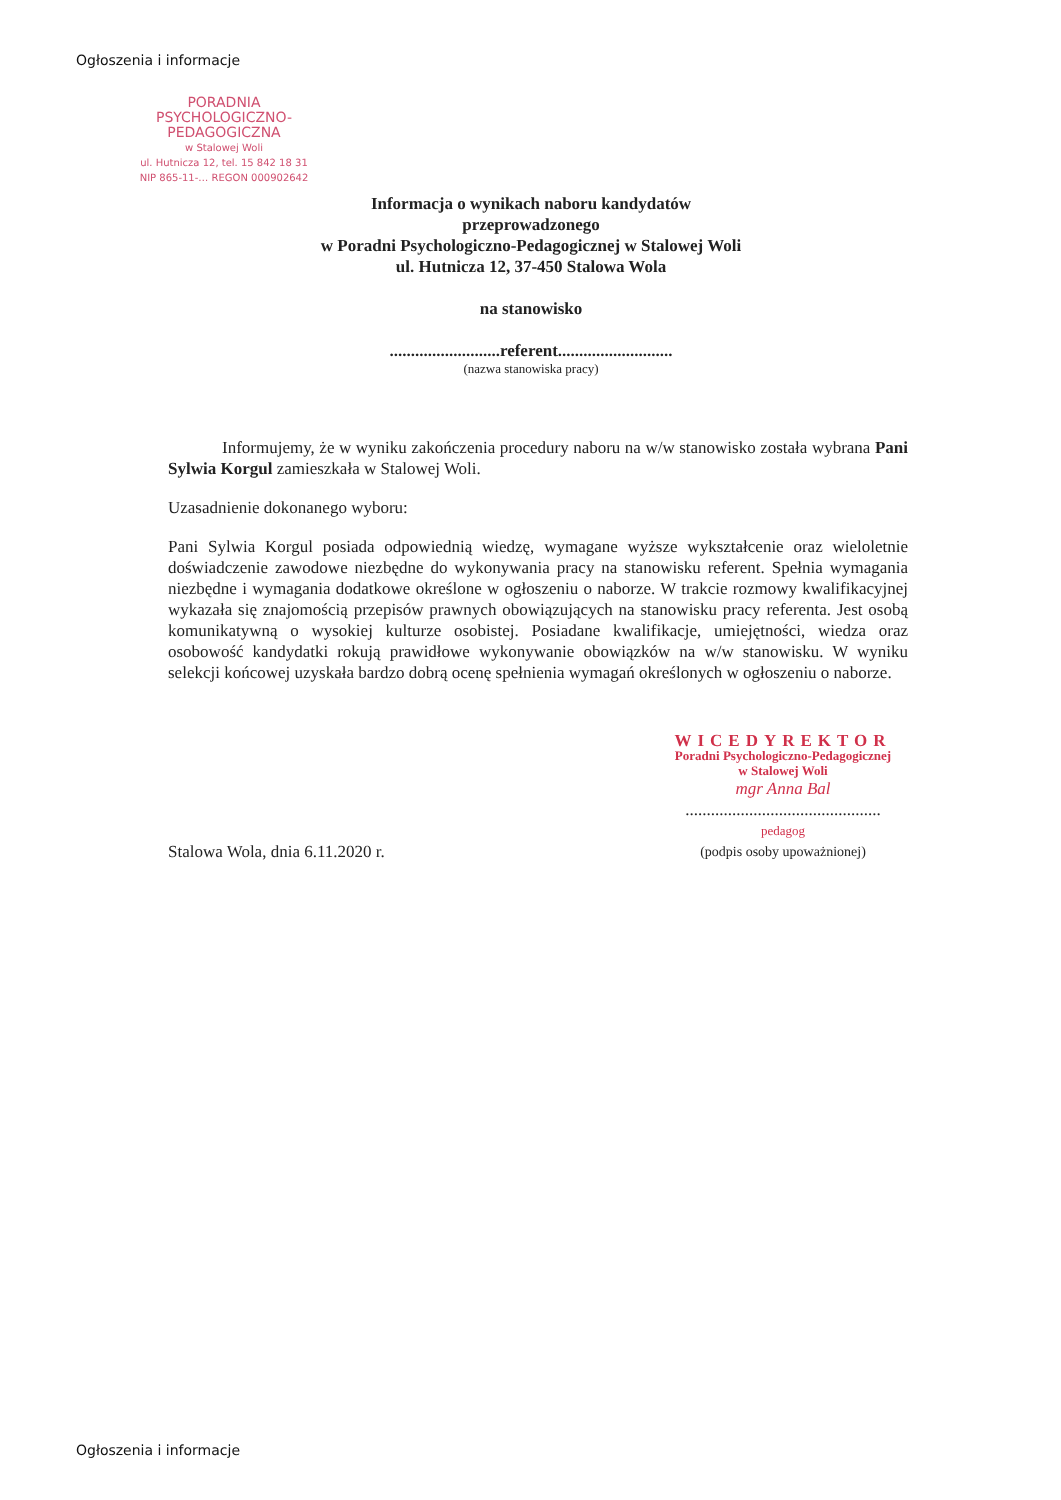Ogłoszenia i informacje
PORADNIA
PSYCHOLOGICZNO-PEDAGOGICZNA
w Stalowej Woli
ul. Hutnicza 12, tel. 15 842 18 31
NIP 865-11-… REGON 000902642
Informacja o wynikach naboru kandydatów
przeprowadzonego
w Poradni Psychologiczno-Pedagogicznej w Stalowej Woli
ul. Hutnicza 12, 37-450 Stalowa Wola
na stanowisko
..........................referent...........................
(nazwa stanowiska pracy)
Informujemy, że w wyniku zakończenia procedury naboru na w/w stanowisko została wybrana Pani Sylwia Korgul zamieszkała w Stalowej Woli.
Uzasadnienie dokonanego wyboru:
Pani Sylwia Korgul posiada odpowiednią wiedzę, wymagane wyższe wykształcenie oraz wieloletnie doświadczenie zawodowe niezbędne do wykonywania pracy na stanowisku referent. Spełnia wymagania niezbędne i wymagania dodatkowe określone w ogłoszeniu o naborze. W trakcie rozmowy kwalifikacyjnej wykazała się znajomością przepisów prawnych obowiązujących na stanowisku pracy referenta. Jest osobą komunikatywną o wysokiej kulturze osobistej. Posiadane kwalifikacje, umiejętności, wiedza oraz osobowość kandydatki rokują prawidłowe wykonywanie obowiązków na w/w stanowisku. W wyniku selekcji końcowej uzyskała bardzo dobrą ocenę spełnienia wymagań określonych w ogłoszeniu o naborze.
Stalowa Wola, dnia 6.11.2020 r.
WICEDYREKTOR
Poradni Psychologiczno-Pedagogicznej
w Stalowej Woli
mgr Anna Bal
..............................................
pedagog
(podpis osoby upoważnionej)
Ogłoszenia i informacje